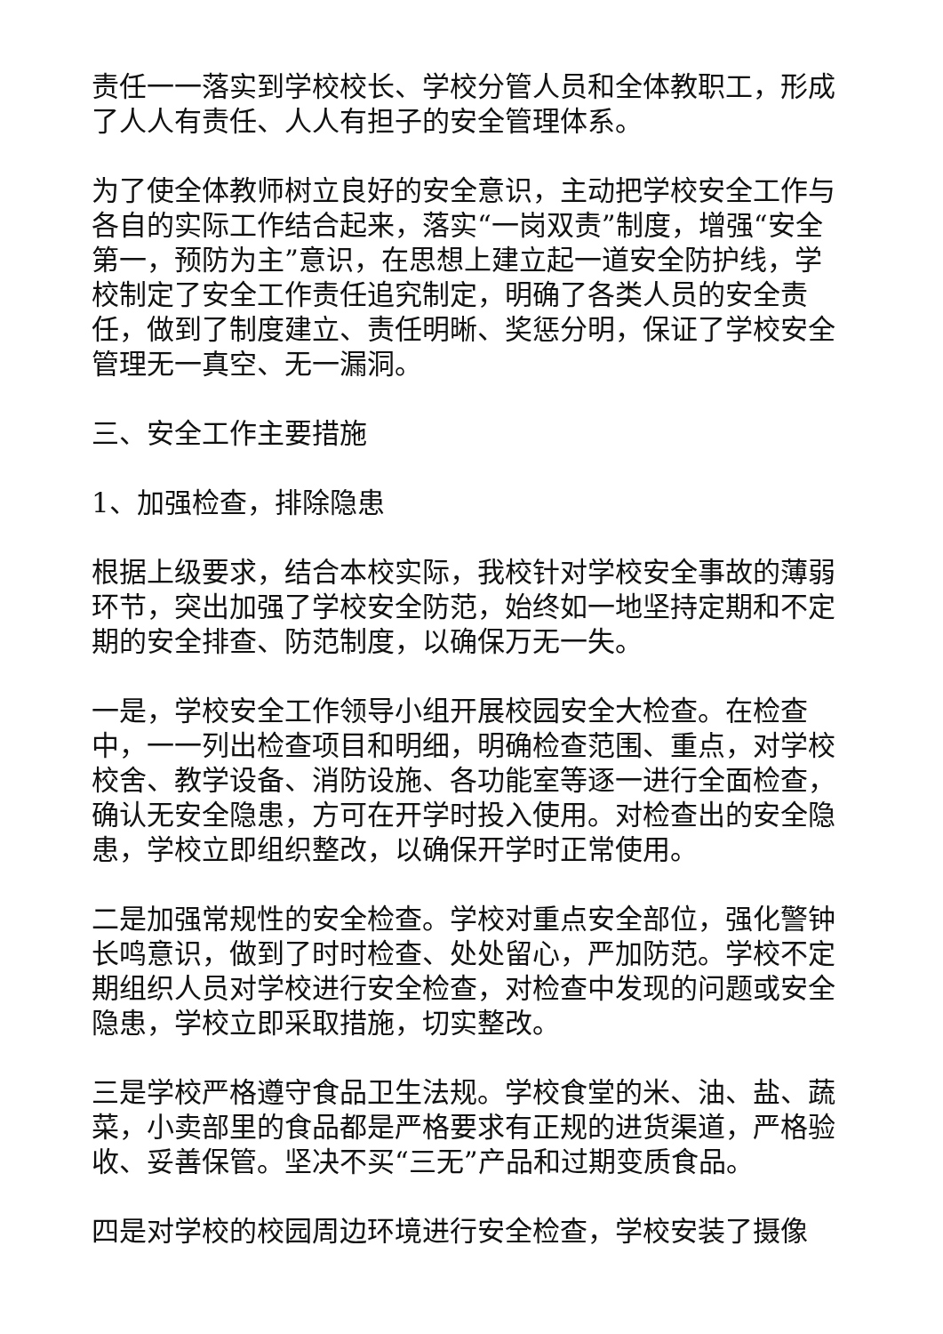责任一一落实到学校校长、学校分管人员和全体教职工，形成了人人有责任、人人有担子的安全管理体系。
为了使全体教师树立良好的安全意识，主动把学校安全工作与各自的实际工作结合起来，落实“一岗双责”制度，增强“安全第一，预防为主”意识，在思想上建立起一道安全防护线，学校制定了安全工作责任追究制定，明确了各类人员的安全责任，做到了制度建立、责任明晰、奖惩分明，保证了学校安全管理无一真空、无一漏洞。
三、安全工作主要措施
1、加强检查，排除隐患
根据上级要求，结合本校实际，我校针对学校安全事故的薄弱环节，突出加强了学校安全防范，始终如一地坚持定期和不定期的安全排查、防范制度，以确保万无一失。
一是，学校安全工作领导小组开展校园安全大检查。在检查中，一一列出检查项目和明细，明确检查范围、重点，对学校校舍、教学设备、消防设施、各功能室等逐一进行全面检查，确认无安全隐患，方可在开学时投入使用。对检查出的安全隐患，学校立即组织整改，以确保开学时正常使用。
二是加强常规性的安全检查。学校对重点安全部位，强化警钟长鸣意识，做到了时时检查、处处留心，严加防范。学校不定期组织人员对学校进行安全检查，对检查中发现的问题或安全隐患，学校立即采取措施，切实整改。
三是学校严格遵守食品卫生法规。学校食堂的米、油、盐、蔬菜，小卖部里的食品都是严格要求有正规的进货渠道，严格验收、妥善保管。坚决不买“三无”产品和过期变质食品。
四是对学校的校园周边环境进行安全检查，学校安装了摄像